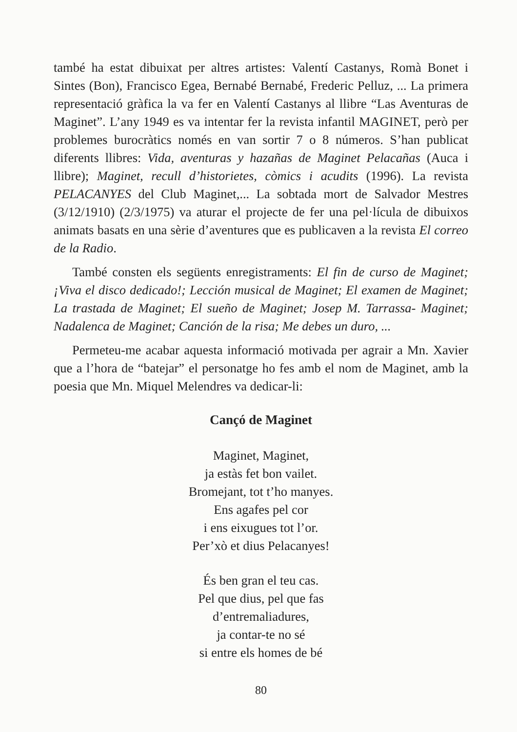també ha estat dibuixat per altres artistes: Valentí Castanys, Romà Bonet i Sintes (Bon), Francisco Egea, Bernabé Bernabé, Frederic Pelluz, ... La primera representació gràfica la va fer en Valentí Castanys al llibre “Las Aventuras de Maginet”. L’any 1949 es va intentar fer la revista infantil MAGINET, però per problemes burocràtics només en van sortir 7 o 8 números. S’han publicat diferents llibres: Vida, aventuras y hazañas de Maginet Pelacañas (Auca i llibre); Maginet, recull d’historietes, còmics i acudits (1996). La revista PELACANYES del Club Maginet,... La sobtada mort de Salvador Mestres (3/12/1910) (2/3/1975) va aturar el projecte de fer una pel·lícula de dibuixos animats basats en una sèrie d’aventures que es publicaven a la revista El correo de la Radio.
També consten els següents enregistraments: El fin de curso de Maginet; ¡Viva el disco dedicado!; Lección musical de Maginet; El examen de Maginet; La trastada de Maginet; El sueño de Maginet; Josep M. Tarrassa- Maginet; Nadalenca de Maginet; Canción de la risa; Me debes un duro, ...
Permeteu-me acabar aquesta informació motivada per agrair a Mn. Xavier que a l’hora de “batejar” el personatge ho fes amb el nom de Maginet, amb la poesia que Mn. Miquel Melendres va dedicar-li:
Cançó de Maginet
Maginet, Maginet,
ja estàs fet bon vailet.
Bromejant, tot t’ho manyes.
Ens agafes pel cor
i ens eixugues tot l’or.
Per’xò et dius Pelacanyes!
És ben gran el teu cas.
Pel que dius, pel que fas
d’entremaliadures,
ja contar-te no sé
si entre els homes de bé
80